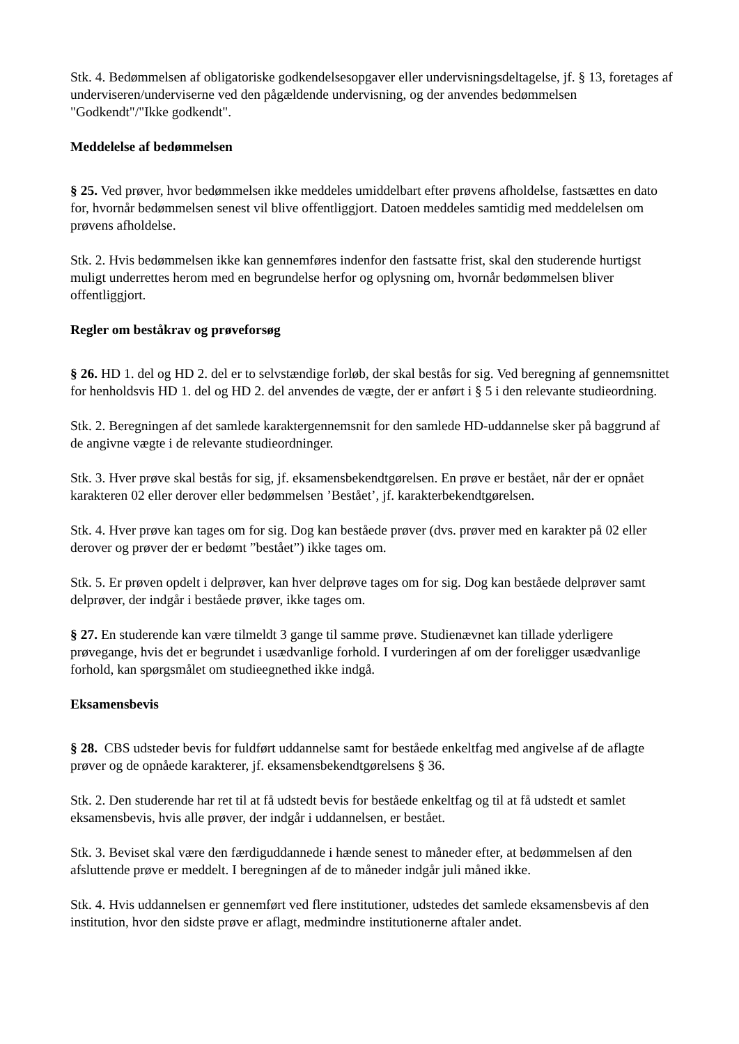Stk. 4. Bedømmelsen af obligatoriske godkendelsesopgaver eller undervisningsdeltagelse, jf. § 13, foretages af underviseren/underviserne ved den pågældende undervisning, og der anvendes bedømmelsen "Godkendt"/"Ikke godkendt".
Meddelelse af bedømmelsen
§ 25. Ved prøver, hvor bedømmelsen ikke meddeles umiddelbart efter prøvens afholdelse, fastsættes en dato for, hvornår bedømmelsen senest vil blive offentliggjort. Datoen meddeles samtidig med meddelelsen om prøvens afholdelse.
Stk. 2. Hvis bedømmelsen ikke kan gennemføres indenfor den fastsatte frist, skal den studerende hurtigst muligt underrettes herom med en begrundelse herfor og oplysning om, hvornår bedømmelsen bliver offentliggjort.
Regler om beståkrav og prøveforsøg
§ 26. HD 1. del og HD 2. del er to selvstændige forløb, der skal bestås for sig. Ved beregning af gennemsnittet for henholdsvis HD 1. del og HD 2. del anvendes de vægte, der er anført i § 5 i den relevante studieordning.
Stk. 2. Beregningen af det samlede karaktergennemsnit for den samlede HD-uddannelse sker på baggrund af de angivne vægte i de relevante studieordninger.
Stk. 3. Hver prøve skal bestås for sig, jf. eksamensbekendtgørelsen. En prøve er bestået, når der er opnået karakteren 02 eller derover eller bedømmelsen ’Bestået’, jf. karakterbekendtgørelsen.
Stk. 4. Hver prøve kan tages om for sig. Dog kan beståede prøver (dvs. prøver med en karakter på 02 eller derover og prøver der er bedømt ”bestået”) ikke tages om.
Stk. 5. Er prøven opdelt i delprøver, kan hver delprøve tages om for sig. Dog kan beståede delprøver samt delprøver, der indgår i beståede prøver, ikke tages om.
§ 27. En studerende kan være tilmeldt 3 gange til samme prøve. Studienævnet kan tillade yderligere prøvegange, hvis det er begrundet i usædvanlige forhold. I vurderingen af om der foreligger usædvanlige forhold, kan spørgsmålet om studieegnethed ikke indgå.
Eksamensbevis
§ 28. CBS udsteder bevis for fuldført uddannelse samt for beståede enkeltfag med angivelse af de aflagte prøver og de opnåede karakterer, jf. eksamensbekendtgørelsens § 36.
Stk. 2. Den studerende har ret til at få udstedt bevis for beståede enkeltfag og til at få udstedt et samlet eksamensbevis, hvis alle prøver, der indgår i uddannelsen, er bestået.
Stk. 3. Beviset skal være den færdiguddannede i hænde senest to måneder efter, at bedømmelsen af den afsluttende prøve er meddelt. I beregningen af de to måneder indgår juli måned ikke.
Stk. 4. Hvis uddannelsen er gennemført ved flere institutioner, udstedes det samlede eksamensbevis af den institution, hvor den sidste prøve er aflagt, medmindre institutionerne aftaler andet.